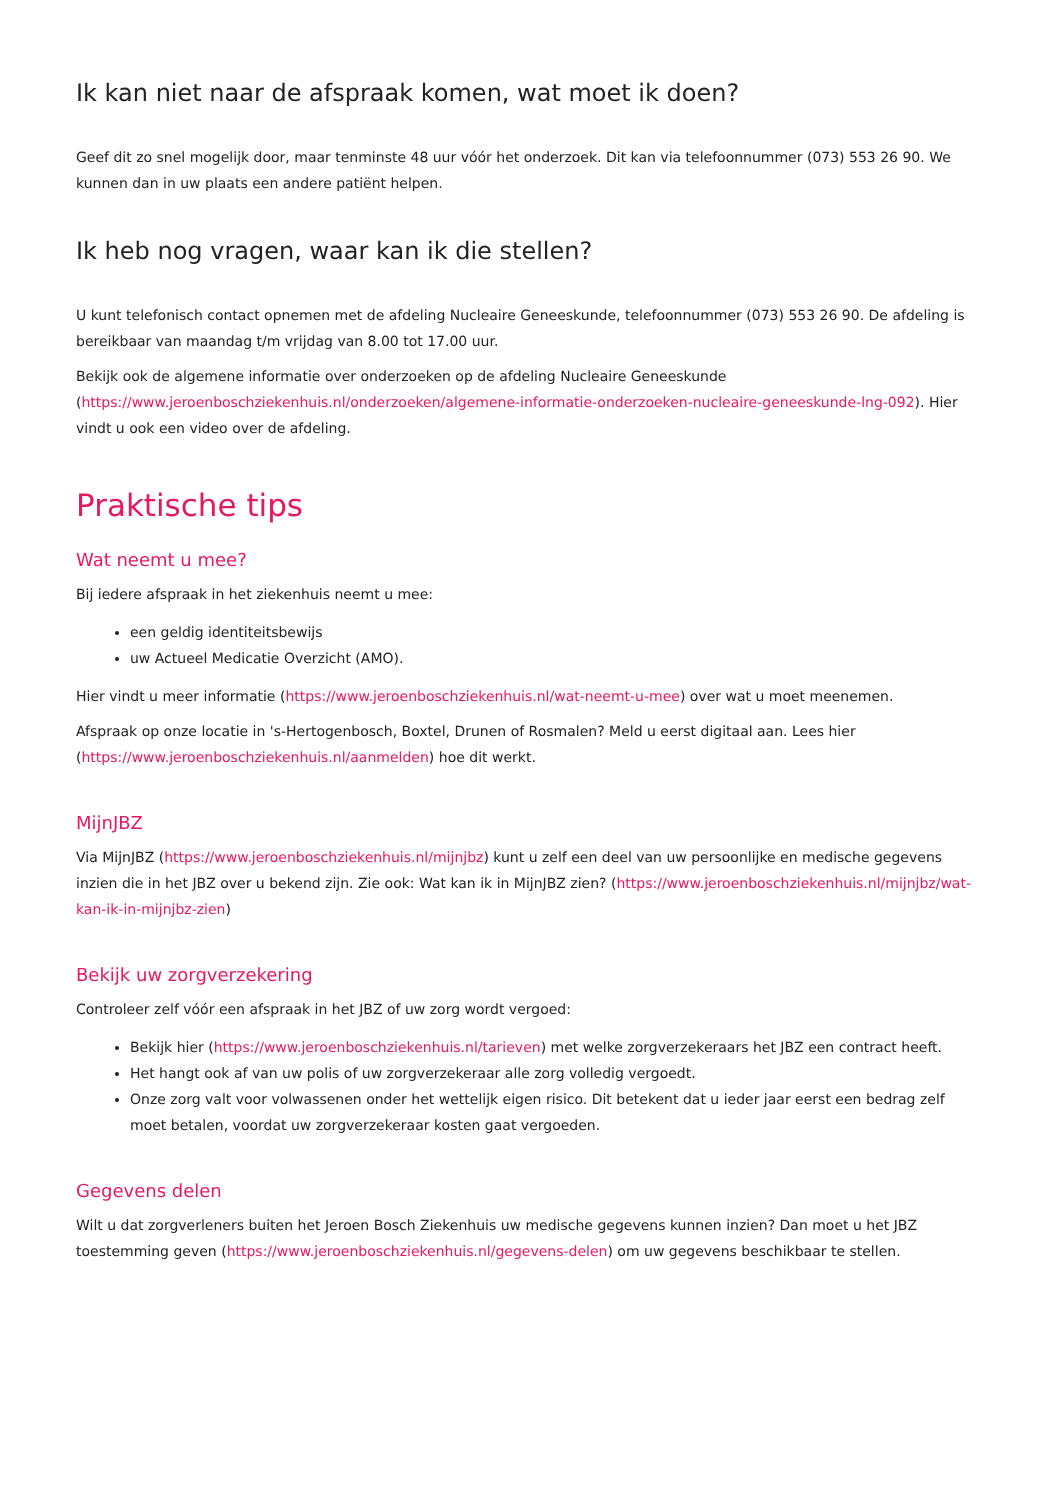Ik kan niet naar de afspraak komen, wat moet ik doen?
Geef dit zo snel mogelijk door, maar tenminste 48 uur vóór het onderzoek. Dit kan via telefoonnummer (073) 553 26 90. We kunnen dan in uw plaats een andere patiënt helpen.
Ik heb nog vragen, waar kan ik die stellen?
U kunt telefonisch contact opnemen met de afdeling Nucleaire Geneeskunde, telefoonnummer (073) 553 26 90. De afdeling is bereikbaar van maandag t/m vrijdag van 8.00 tot 17.00 uur.
Bekijk ook de algemene informatie over onderzoeken op de afdeling Nucleaire Geneeskunde (https://www.jeroenboschziekenhuis.nl/onderzoeken/algemene-informatie-onderzoeken-nucleaire-geneeskunde-lng-092). Hier vindt u ook een video over de afdeling.
Praktische tips
Wat neemt u mee?
Bij iedere afspraak in het ziekenhuis neemt u mee:
een geldig identiteitsbewijs
uw Actueel Medicatie Overzicht (AMO).
Hier vindt u meer informatie (https://www.jeroenboschziekenhuis.nl/wat-neemt-u-mee) over wat u moet meenemen.
Afspraak op onze locatie in 's-Hertogenbosch, Boxtel, Drunen of Rosmalen? Meld u eerst digitaal aan. Lees hier (https://www.jeroenboschziekenhuis.nl/aanmelden) hoe dit werkt.
MijnJBZ
Via MijnJBZ (https://www.jeroenboschziekenhuis.nl/mijnjbz) kunt u zelf een deel van uw persoonlijke en medische gegevens inzien die in het JBZ over u bekend zijn. Zie ook: Wat kan ik in MijnJBZ zien? (https://www.jeroenboschziekenhuis.nl/mijnjbz/wat-kan-ik-in-mijnjbz-zien)
Bekijk uw zorgverzekering
Controleer zelf vóór een afspraak in het JBZ of uw zorg wordt vergoed:
Bekijk hier (https://www.jeroenboschziekenhuis.nl/tarieven) met welke zorgverzekeraars het JBZ een contract heeft.
Het hangt ook af van uw polis of uw zorgverzekeraar alle zorg volledig vergoedt.
Onze zorg valt voor volwassenen onder het wettelijk eigen risico. Dit betekent dat u ieder jaar eerst een bedrag zelf moet betalen, voordat uw zorgverzekeraar kosten gaat vergoeden.
Gegevens delen
Wilt u dat zorgverleners buiten het Jeroen Bosch Ziekenhuis uw medische gegevens kunnen inzien? Dan moet u het JBZ toestemming geven (https://www.jeroenboschziekenhuis.nl/gegevens-delen) om uw gegevens beschikbaar te stellen.